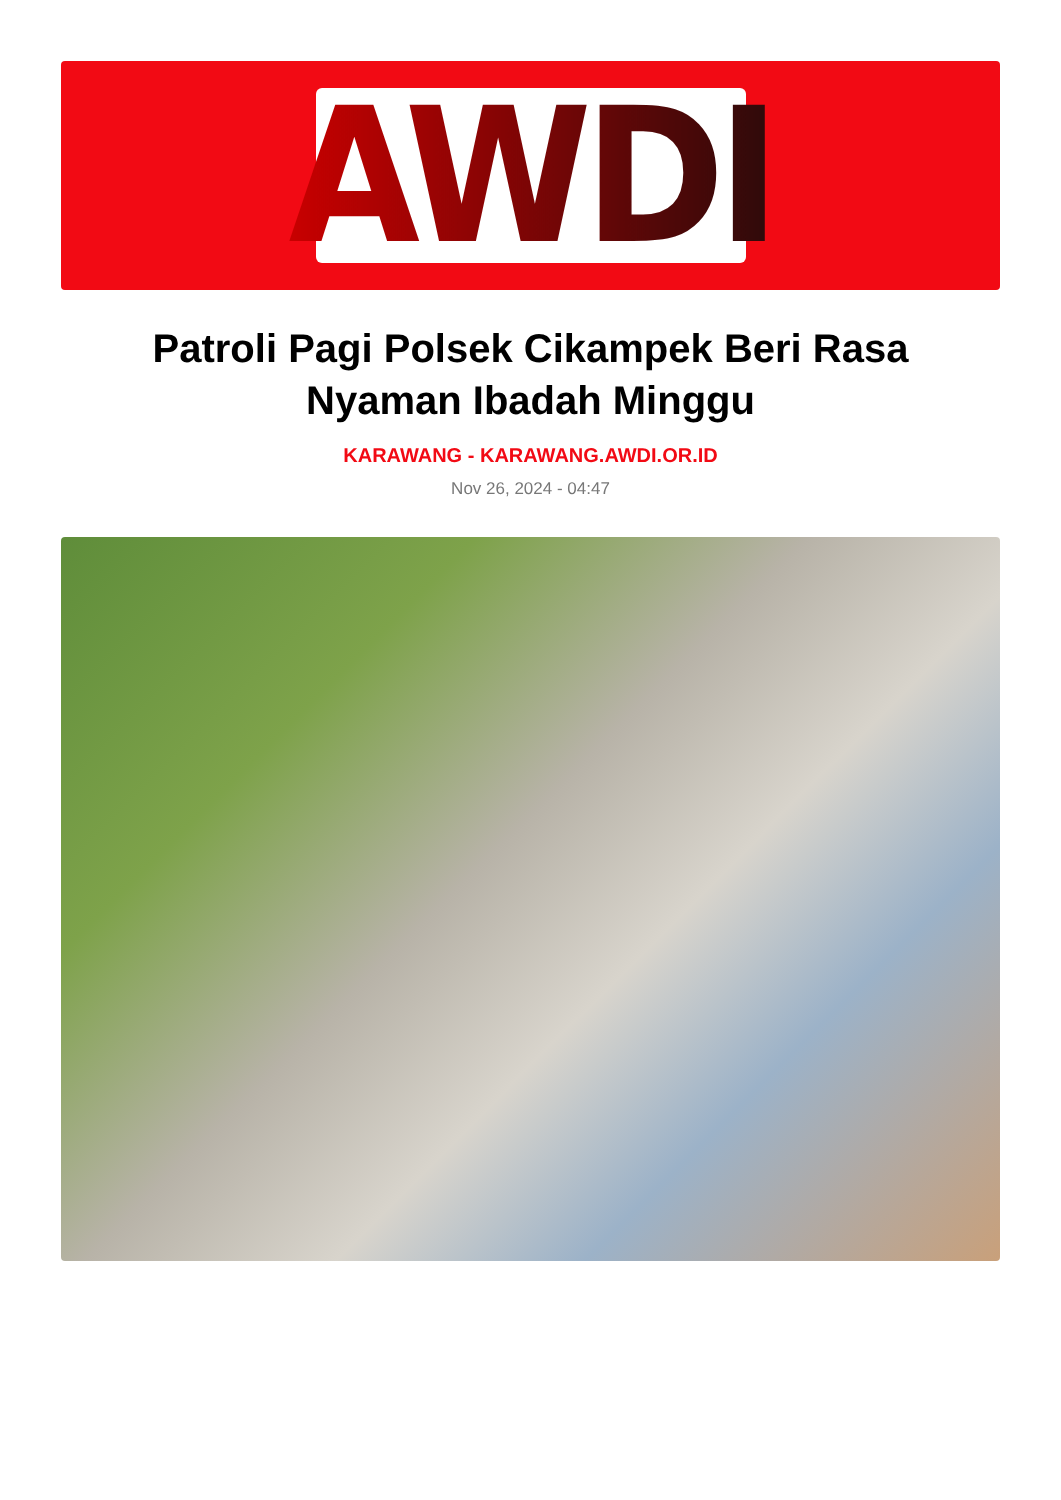AWDI
Patroli Pagi Polsek Cikampek Beri Rasa Nyaman Ibadah Minggu
KARAWANG - KARAWANG.AWDI.OR.ID
Nov 26, 2024 - 04:47